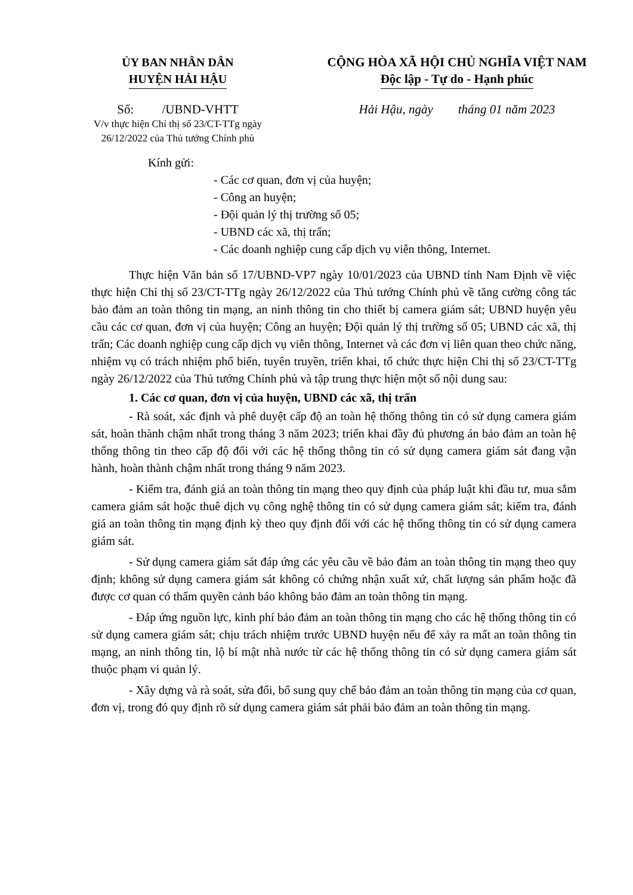ỦY BAN NHÂN DÂN
HUYỆN HẢI HẬU
Số: /UBND-VHTT
V/v thực hiện Chỉ thị số 23/CT-TTg ngày 26/12/2022 của Thủ tướng Chính phủ
CỘNG HÒA XÃ HỘI CHỦ NGHĨA VIỆT NAM
Độc lập - Tự do - Hạnh phúc
Hải Hậu, ngày tháng 01 năm 2023
Kính gửi:
- Các cơ quan, đơn vị của huyện;
- Công an huyện;
- Đội quản lý thị trường số 05;
- UBND các xã, thị trấn;
- Các doanh nghiệp cung cấp dịch vụ viễn thông, Internet.
Thực hiện Văn bản số 17/UBND-VP7 ngày 10/01/2023 của UBND tỉnh Nam Định về việc thực hiện Chỉ thị số 23/CT-TTg ngày 26/12/2022 của Thủ tướng Chính phủ về tăng cường công tác bảo đảm an toàn thông tin mạng, an ninh thông tin cho thiết bị camera giám sát; UBND huyện yêu cầu các cơ quan, đơn vị của huyện; Công an huyện; Đội quản lý thị trường số 05; UBND các xã, thị trấn; Các doanh nghiệp cung cấp dịch vụ viễn thông, Internet và các đơn vị liên quan theo chức năng, nhiệm vụ có trách nhiệm phổ biến, tuyên truyền, triển khai, tổ chức thực hiện Chỉ thị số 23/CT-TTg ngày 26/12/2022 của Thủ tướng Chính phủ và tập trung thực hiện một số nội dung sau:
1. Các cơ quan, đơn vị của huyện, UBND các xã, thị trấn
- Rà soát, xác định và phê duyệt cấp độ an toàn hệ thống thông tin có sử dụng camera giám sát, hoàn thành chậm nhất trong tháng 3 năm 2023; triển khai đầy đủ phương án bảo đảm an toàn hệ thống thông tin theo cấp độ đối với các hệ thống thông tin có sử dụng camera giám sát đang vận hành, hoàn thành chậm nhất trong tháng 9 năm 2023.
- Kiểm tra, đánh giá an toàn thông tin mạng theo quy định của pháp luật khi đầu tư, mua sắm camera giám sát hoặc thuê dịch vụ công nghệ thông tin có sử dụng camera giám sát; kiểm tra, đánh giá an toàn thông tin mạng định kỳ theo quy định đối với các hệ thống thông tin có sử dụng camera giám sát.
- Sử dụng camera giám sát đáp ứng các yêu cầu về bảo đảm an toàn thông tin mạng theo quy định; không sử dụng camera giám sát không có chứng nhận xuất xứ, chất lượng sản phẩm hoặc đã được cơ quan có thẩm quyền cảnh báo không bảo đảm an toàn thông tin mạng.
- Đáp ứng nguồn lực, kinh phí bảo đảm an toàn thông tin mạng cho các hệ thống thông tin có sử dụng camera giám sát; chịu trách nhiệm trước UBND huyện nếu để xảy ra mất an toàn thông tin mạng, an ninh thông tin, lộ bí mật nhà nước từ các hệ thống thông tin có sử dụng camera giám sát thuộc phạm vi quản lý.
- Xây dựng và rà soát, sửa đổi, bổ sung quy chế bảo đảm an toàn thông tin mạng của cơ quan, đơn vị, trong đó quy định rõ sử dụng camera giám sát phải bảo đảm an toàn thông tin mạng.